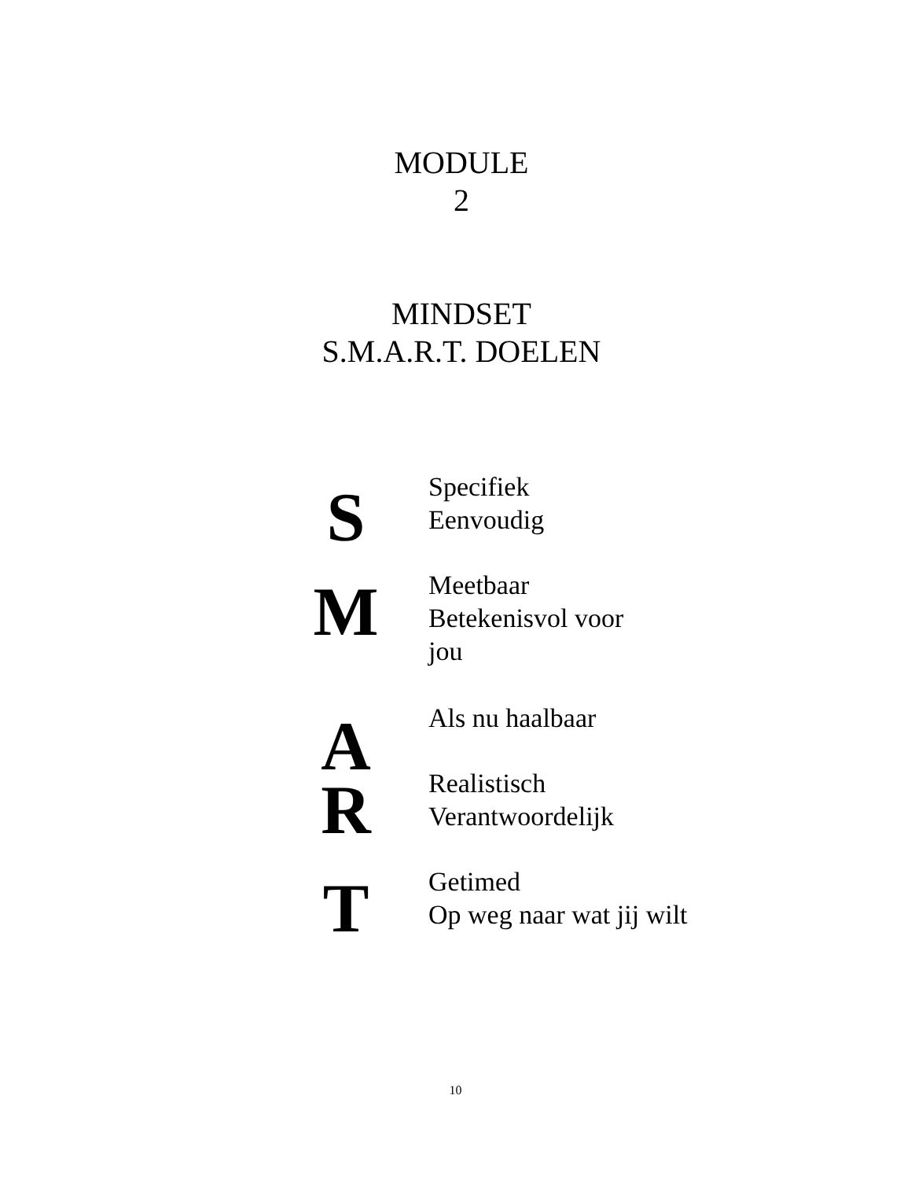MODULE
2
MINDSET
S.M.A.R.T. DOELEN
S
Specifiek
Eenvoudig
M
Meetbaar
Betekenisvol voor
jou
A
Als nu haalbaar
R
Realistisch
Verantwoordelijk
T
Getimed
Op weg naar wat jij wilt
10